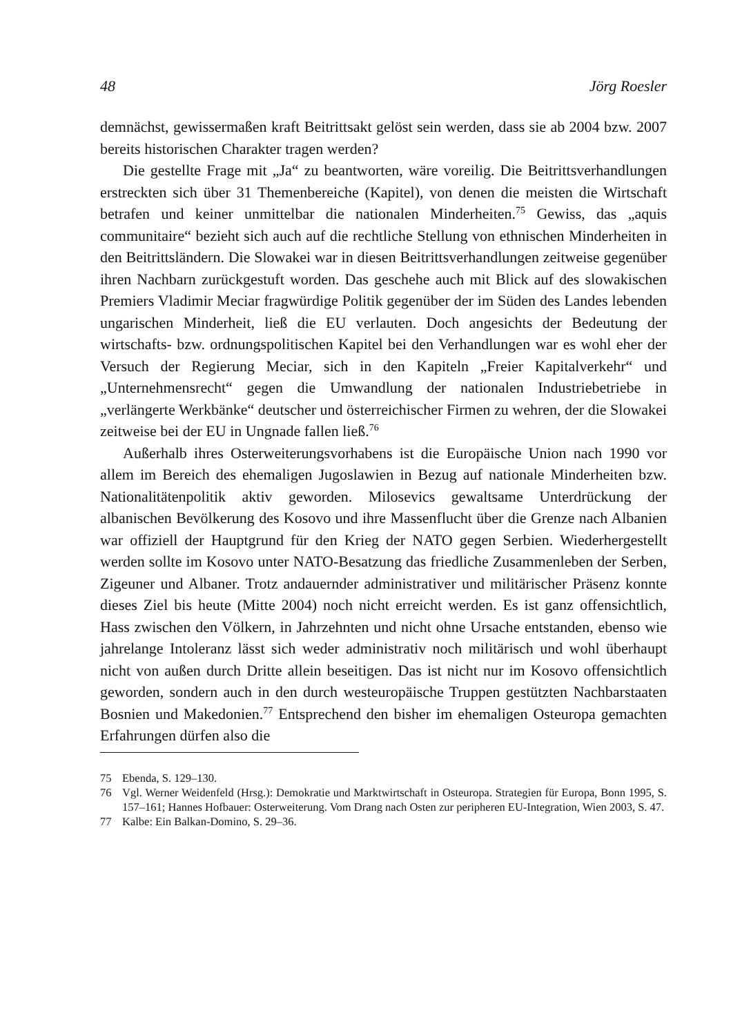48 Jörg Roesler
demnächst, gewissermaßen kraft Beitrittsakt gelöst sein werden, dass sie ab 2004 bzw. 2007 bereits historischen Charakter tragen werden?
Die gestellte Frage mit „Ja“ zu beantworten, wäre voreilig. Die Beitrittsverhandlungen erstreckten sich über 31 Themenbereiche (Kapitel), von denen die meisten die Wirtschaft betrafen und keiner unmittelbar die nationalen Minderheiten.<sup>75</sup> Gewiss, das „aquis communitaire“ bezieht sich auch auf die rechtliche Stellung von ethnischen Minderheiten in den Beitrittsländern. Die Slowakei war in diesen Beitrittsverhandlungen zeitweise gegenüber ihren Nachbarn zurückgestuft worden. Das geschehe auch mit Blick auf des slowakischen Premiers Vladimir Meciar fragwürdige Politik gegenüber der im Süden des Landes lebenden ungarischen Minderheit, ließ die EU verlauten. Doch angesichts der Bedeutung der wirtschafts- bzw. ordnungspolitischen Kapitel bei den Verhandlungen war es wohl eher der Versuch der Regierung Meciar, sich in den Kapiteln „Freier Kapitalverkehr“ und „Unternehmensrecht“ gegen die Umwandlung der nationalen Industriebetriebe in „verlängerte Werkbänke“ deutscher und österreichischer Firmen zu wehren, der die Slowakei zeitweise bei der EU in Ungnade fallen ließ.<sup>76</sup>
Außerhalb ihres Osterweiterungsvorhabens ist die Europäische Union nach 1990 vor allem im Bereich des ehemaligen Jugoslawien in Bezug auf nationale Minderheiten bzw. Nationalitätenpolitik aktiv geworden. Milosevics gewaltsame Unterdrückung der albanischen Bevölkerung des Kosovo und ihre Massenflucht über die Grenze nach Albanien war offiziell der Hauptgrund für den Krieg der NATO gegen Serbien. Wiederhergestellt werden sollte im Kosovo unter NATO-Besatzung das friedliche Zusammenleben der Serben, Zigeuner und Albaner. Trotz andauernder administrativer und militärischer Präsenz konnte dieses Ziel bis heute (Mitte 2004) noch nicht erreicht werden. Es ist ganz offensichtlich, Hass zwischen den Völkern, in Jahrzehnten und nicht ohne Ursache entstanden, ebenso wie jahrelange Intoleranz lässt sich weder administrativ noch militärisch und wohl überhaupt nicht von außen durch Dritte allein beseitigen. Das ist nicht nur im Kosovo offensichtlich geworden, sondern auch in den durch westeuropäische Truppen gestützten Nachbarstaaten Bosnien und Makedonien.<sup>77</sup> Entsprechend den bisher im ehemaligen Osteuropa gemachten Erfahrungen dürfen also die
75 Ebenda, S. 129–130.
76 Vgl. Werner Weidenfeld (Hrsg.): Demokratie und Marktwirtschaft in Osteuropa. Strategien für Europa, Bonn 1995, S. 157–161; Hannes Hofbauer: Osterweiterung. Vom Drang nach Osten zur peripheren EU-Integration, Wien 2003, S. 47.
77 Kalbe: Ein Balkan-Domino, S. 29–36.